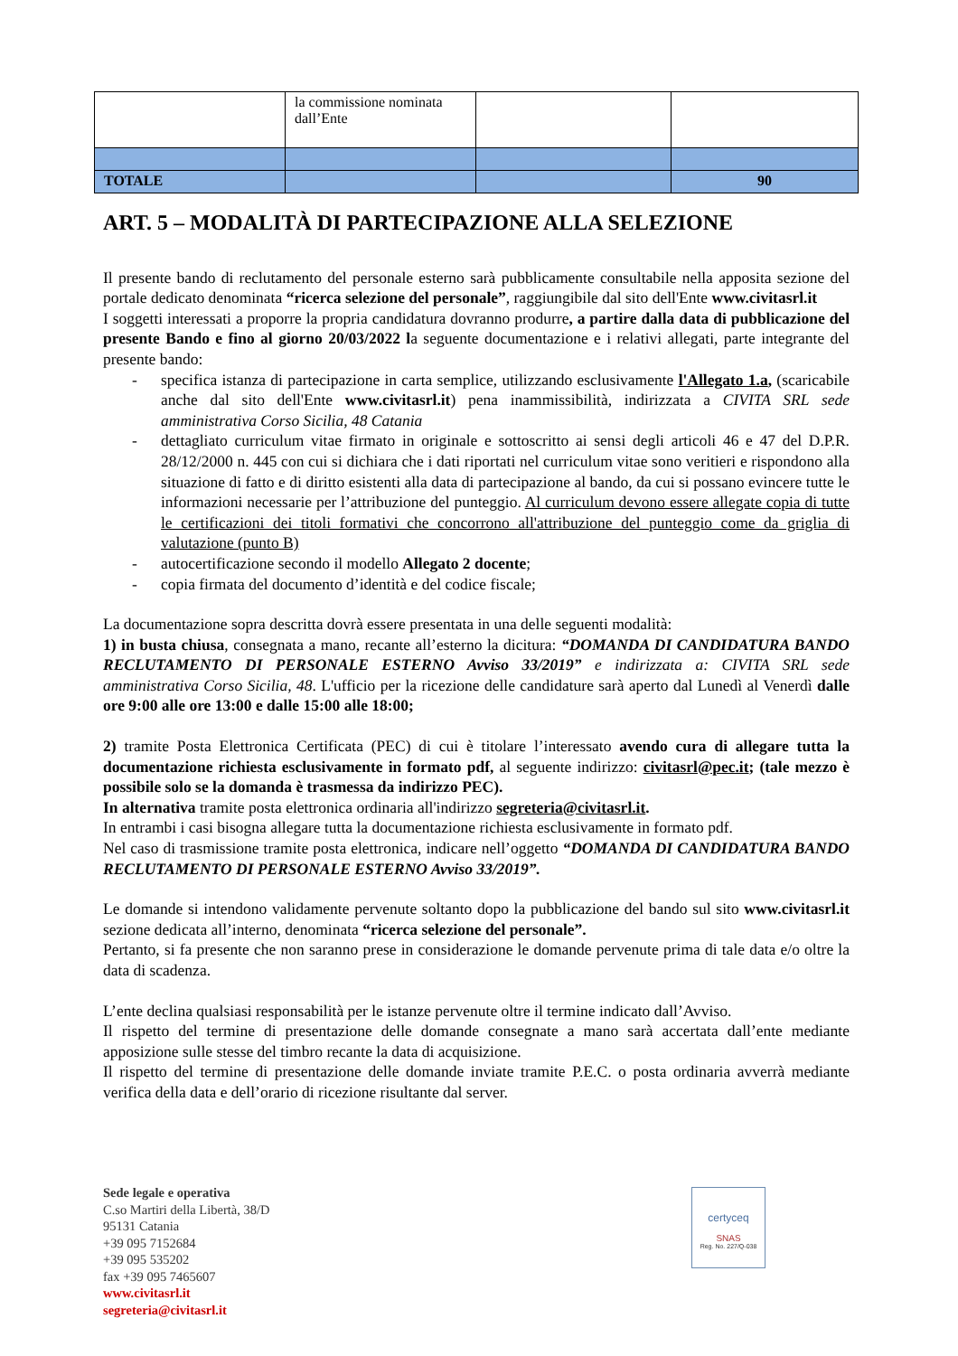| | la commissione nominata dall’Ente | | |
| TOTALE | | | 90 |
ART. 5 – MODALITÀ DI PARTECIPAZIONE ALLA SELEZIONE
Il presente bando di reclutamento del personale esterno sarà pubblicamente consultabile nella apposita sezione del portale dedicato denominata “ricerca selezione del personale”, raggiungibile dal sito dell'Ente www.civitasrl.it
I soggetti interessati a proporre la propria candidatura dovranno produrre, a partire dalla data di pubblicazione del presente Bando e fino al giorno 20/03/2022 la seguente documentazione e i relativi allegati, parte integrante del presente bando:
- specifica istanza di partecipazione in carta semplice, utilizzando esclusivamente l'Allegato 1.a, (scaricabile anche dal sito dell'Ente www.civitasrl.it) pena inammissibilità, indirizzata a CIVITA SRL sede amministrativa Corso Sicilia, 48 Catania
- dettagliato curriculum vitae firmato in originale e sottoscritto ai sensi degli articoli 46 e 47 del D.P.R. 28/12/2000 n. 445 con cui si dichiara che i dati riportati nel curriculum vitae sono veritieri e rispondono alla situazione di fatto e di diritto esistenti alla data di partecipazione al bando, da cui si possano evincere tutte le informazioni necessarie per l’attribuzione del punteggio. Al curriculum devono essere allegate copia di tutte le certificazioni dei titoli formativi che concorrono all'attribuzione del punteggio come da griglia di valutazione (punto B)
- autocertificazione secondo il modello Allegato 2 docente;
- copia firmata del documento d’identità e del codice fiscale;
La documentazione sopra descritta dovrà essere presentata in una delle seguenti modalità:
1) in busta chiusa, consegnata a mano, recante all’esterno la dicitura: “DOMANDA DI CANDIDATURA BANDO RECLUTAMENTO DI PERSONALE ESTERNO Avviso 33/2019” e indirizzata a: CIVITA SRL sede amministrativa Corso Sicilia, 48. L'ufficio per la ricezione delle candidature sarà aperto dal Lunedì al Venerdì dalle ore 9:00 alle ore 13:00 e dalle 15:00 alle 18:00;
2) tramite Posta Elettronica Certificata (PEC) di cui è titolare l’interessato avendo cura di allegare tutta la documentazione richiesta esclusivamente in formato pdf, al seguente indirizzo: civitasrl@pec.it; (tale mezzo è possibile solo se la domanda è trasmessa da indirizzo PEC).
In alternativa tramite posta elettronica ordinaria all'indirizzo segreteria@civitasrl.it.
In entrambi i casi bisogna allegare tutta la documentazione richiesta esclusivamente in formato pdf.
Nel caso di trasmissione tramite posta elettronica, indicare nell’oggetto “DOMANDA DI CANDIDATURA BANDO RECLUTAMENTO DI PERSONALE ESTERNO Avviso 33/2019”.
Le domande si intendono validamente pervenute soltanto dopo la pubblicazione del bando sul sito www.civitasrl.it sezione dedicata all’interno, denominata “ricerca selezione del personale”.
Pertanto, si fa presente che non saranno prese in considerazione le domande pervenute prima di tale data e/o oltre la data di scadenza.
L’ente declina qualsiasi responsabilità per le istanze pervenute oltre il termine indicato dall’Avviso.
Il rispetto del termine di presentazione delle domande consegnate a mano sarà accertata dall’ente mediante apposizione sulle stesse del timbro recante la data di acquisizione.
Il rispetto del termine di presentazione delle domande inviate tramite P.E.C. o posta ordinaria avverrà mediante verifica della data e dell’orario di ricezione risultante dal server.
Sede legale e operativa
C.so Martiri della Libertà, 38/D
95131 Catania
+39 095 7152684
+39 095 535202
fax +39 095 7465607
www.civitasrl.it
segreteria@civitasrl.it
certyceq
SNAS
Reg. No. 227/Q-038